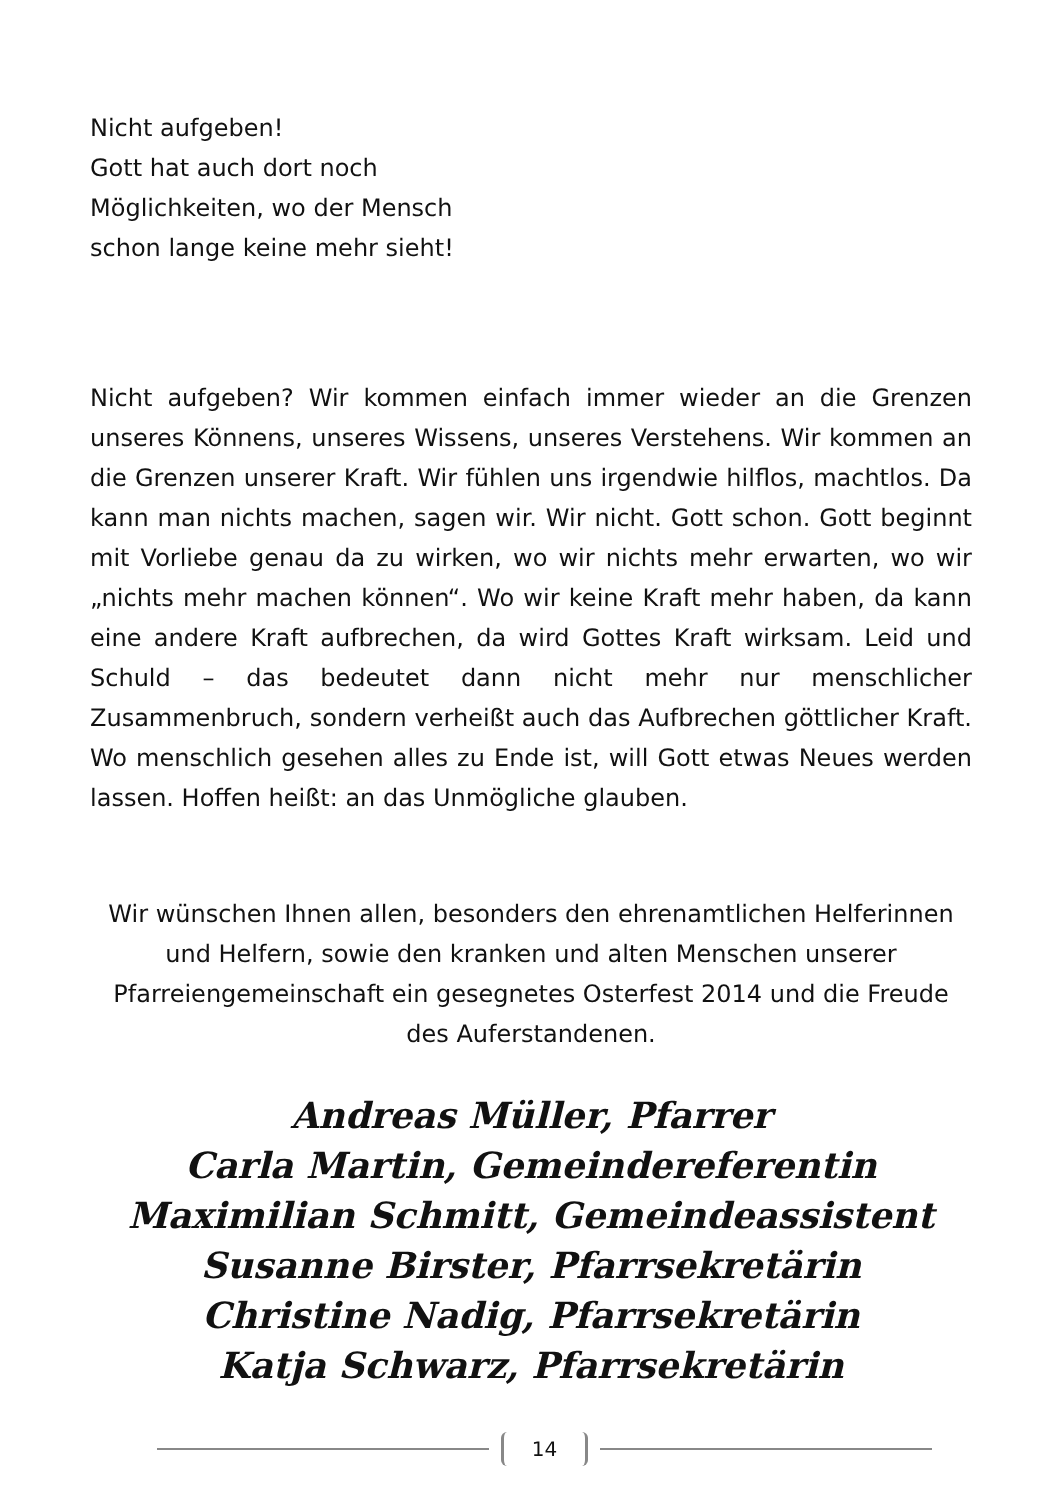Nicht aufgeben!
Gott hat auch dort noch
Möglichkeiten, wo der Mensch
schon lange keine mehr sieht!
Nicht aufgeben? Wir kommen einfach immer wieder an die Grenzen unseres Könnens, unseres Wissens, unseres Verstehens. Wir kommen an die Grenzen unserer Kraft. Wir fühlen uns irgendwie hilflos, machtlos. Da kann man nichts machen, sagen wir. Wir nicht. Gott schon. Gott beginnt mit Vorliebe genau da zu wirken, wo wir nichts mehr erwarten, wo wir „nichts mehr machen können“. Wo wir keine Kraft mehr haben, da kann eine andere Kraft aufbrechen, da wird Gottes Kraft wirksam. Leid und Schuld – das bedeutet dann nicht mehr nur menschlicher Zusammenbruch, sondern verheißt auch das Aufbrechen göttlicher Kraft. Wo menschlich gesehen alles zu Ende ist, will Gott etwas Neues werden lassen. Hoffen heißt: an das Unmögliche glauben.
Wir wünschen Ihnen allen, besonders den ehrenamtlichen Helferinnen und Helfern, sowie den kranken und alten Menschen unserer Pfarreiengemeinschaft ein gesegnetes Osterfest 2014 und die Freude des Auferstandenen.
Andreas Müller, Pfarrer
Carla Martin, Gemeindereferentin
Maximilian Schmitt, Gemeindeassistent
Susanne Birster, Pfarrsekretärin
Christine Nadig, Pfarrsekretärin
Katja Schwarz, Pfarrsekretärin
14